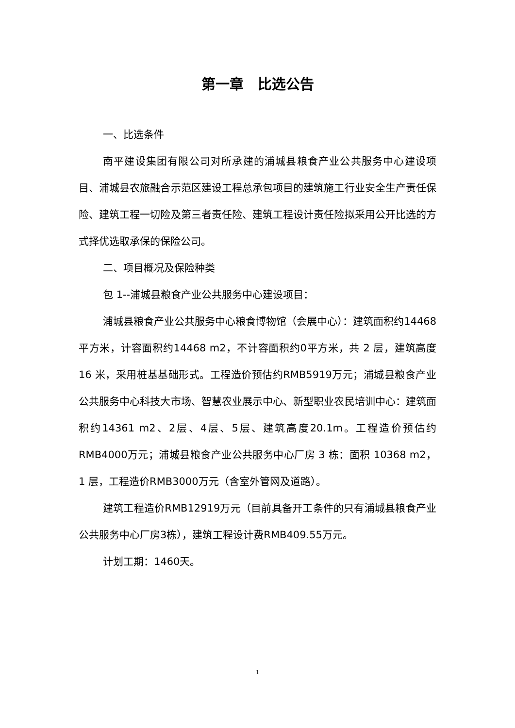第一章　比选公告
一、比选条件
南平建设集团有限公司对所承建的浦城县粮食产业公共服务中心建设项目、浦城县农旅融合示范区建设工程总承包项目的建筑施工行业安全生产责任保险、建筑工程一切险及第三者责任险、建筑工程设计责任险拟采用公开比选的方式择优选取承保的保险公司。
二、项目概况及保险种类
包 1--浦城县粮食产业公共服务中心建设项目：
浦城县粮食产业公共服务中心粮食博物馆（会展中心）：建筑面积约14468平方米，计容面积约14468 m2，不计容面积约0平方米，共 2 层，建筑高度 16 米，采用桩基基础形式。工程造价预估约RMB5919万元；浦城县粮食产业公共服务中心科技大市场、智慧农业展示中心、新型职业农民培训中心：建筑面积约14361 m2、2层、4层、5层、建筑高度20.1m。工程造价预估约RMB4000万元；浦城县粮食产业公共服务中心厂房 3 栋：面积 10368 m2，1 层，工程造价RMB3000万元（含室外管网及道路）。
建筑工程造价RMB12919万元（目前具备开工条件的只有浦城县粮食产业公共服务中心厂房3栋），建筑工程设计费RMB409.55万元。
计划工期：1460天。
1